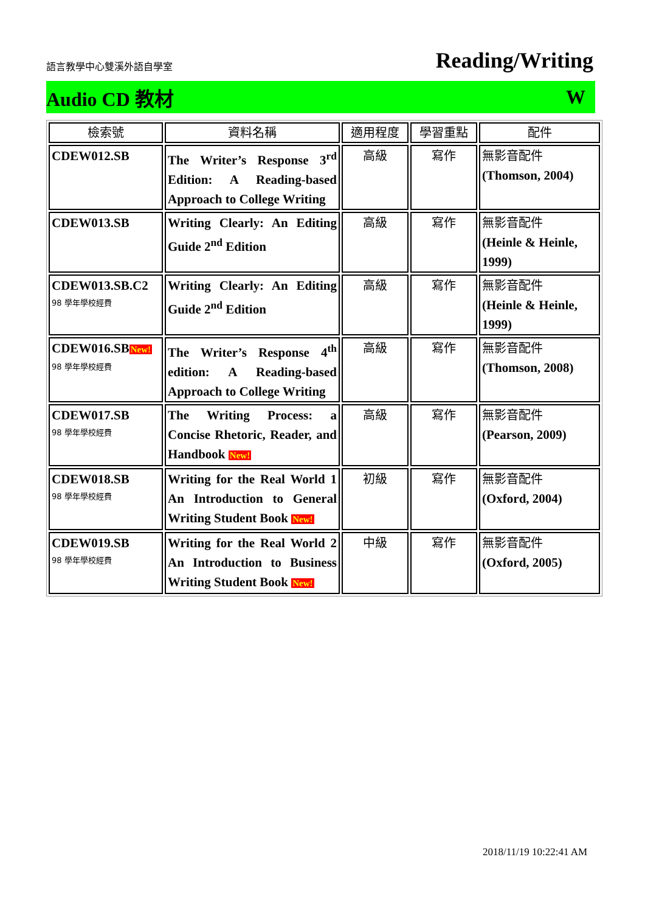語言教學中心雙溪外語自學室 Reading/Writing
Audio CD 教材 W
| 檢索號 | 資料名稱 | 適用程度 | 學習重點 | 配件 |
| --- | --- | --- | --- | --- |
| CDEW012.SB | The Writer’s Response 3<sup>rd</sup> Edition: A Reading-based Approach to College Writing | 高級 | 寫作 | 無影音配件 (Thomson, 2004) |
| CDEW013.SB | Writing Clearly: An Editing Guide 2<sup>nd</sup> Edition | 高級 | 寫作 | 無影音配件 (Heinle & Heinle, 1999) |
| CDEW013.SB.C2 98 學年學校經費 | Writing Clearly: An Editing Guide 2<sup>nd</sup> Edition | 高級 | 寫作 | 無影音配件 (Heinle & Heinle, 1999) |
| CDEW016.SB New! 98 學年學校經費 | The Writer’s Response 4<sup>th</sup> edition: A Reading-based Approach to College Writing | 高級 | 寫作 | 無影音配件 (Thomson, 2008) |
| CDEW017.SB 98 學年學校經費 | The Writing Process: a Concise Rhetoric, Reader, and Handbook New! | 高級 | 寫作 | 無影音配件 (Pearson, 2009) |
| CDEW018.SB 98 學年學校經費 | Writing for the Real World 1 An Introduction to General Writing Student Book New! | 初級 | 寫作 | 無影音配件 (Oxford, 2004) |
| CDEW019.SB 98 學年學校經費 | Writing for the Real World 2 An Introduction to Business Writing Student Book New! | 中級 | 寫作 | 無影音配件 (Oxford, 2005) |
2018/11/19 10:22:41 AM